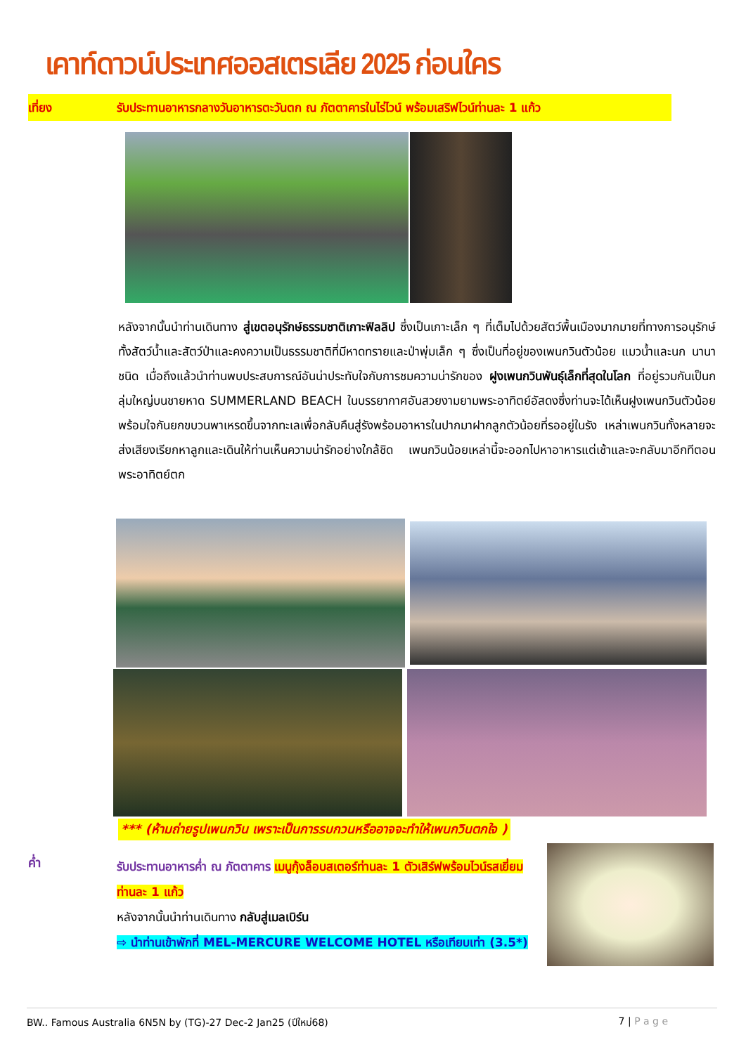เคาท์ดาวน์ประเทศออสเตรเลีย 2025 ก่อนใคร
เที่ยง รับประทานอาหารกลางวันอาหารตะวันตก ณ ภัตตาคารในไร่ไวน์ พร้อมเสริฟไวน์ท่านละ 1 แก้ว
หลังจากนั้นนำท่านเดินทาง สู่เขตอนุรักษ์ธรรมชาติเกาะฟิลลิป ซึ่งเป็นเกาะเล็ก ๆ ที่เต็มไปด้วยสัตว์พื้นเมืองมากมายที่ทางการอนุรักษ์ทั้งสัตว์น้ำและสัตว์ป่าและคงความเป็นธรรมชาติที่มีหาดทรายและป่าพุ่มเล็ก ๆ ซึ่งเป็นที่อยู่ของเพนกวินตัวน้อย แมวน้ำและนก นานาชนิด เมื่อถึงแล้วนำท่านพบประสบการณ์อันน่าประทับใจกับการชมความน่ารักของ ฝูงเพนกวินพันธุ์เล็กที่สุดในโลก ที่อยู่รวมกันเป็นกลุ่มใหญ่บนชายหาด SUMMERLAND BEACH ในบรรยากาศอันสวยงามยามพระอาทิตย์อัสดงซึ่งท่านจะได้เห็นฝูงเพนกวินตัวน้อยพร้อมใจกันยกขบวนพาเหรดขึ้นจากทะเลเพื่อกลับคืนสู่รังพร้อมอาหารในปากมาฝากลูกตัวน้อยที่รออยู่ในรัง เหล่าเพนกวินทั้งหลายจะส่งเสียงเรียกหาลูกและเดินให้ท่านเห็นความน่ารักอย่างใกล้ชิด เพนกวินน้อยเหล่านี้จะออกไปหาอาหารแต่เช้าและจะกลับมาอีกทีตอนพระอาทิตย์ตก
*** (ห้ามถ่ายรูปเพนกวิน เพราะเป็นการรบกวนหรืออาจจะทำให้เพนกวินตกใจ )
ค่ำ
รับประทานอาหารค่ำ ณ ภัตตาคาร เมนูกุ้งล็อบสเตอร์ท่านละ 1 ตัวเสิร์ฟพร้อมไวน์รสเยี่ยม ท่านละ 1 แก้ว
หลังจากนั้นนำท่านเดินทาง กลับสู่เมลเบิร์น
⇨ นำท่านเข้าพักที่ MEL-MERCURE WELCOME HOTEL หรือเทียบเท่า (3.5*)
BW.. Famous Australia 6N5N by (TG)-27 Dec-2 Jan25 (ปีใหม่68) 7 | P a g e